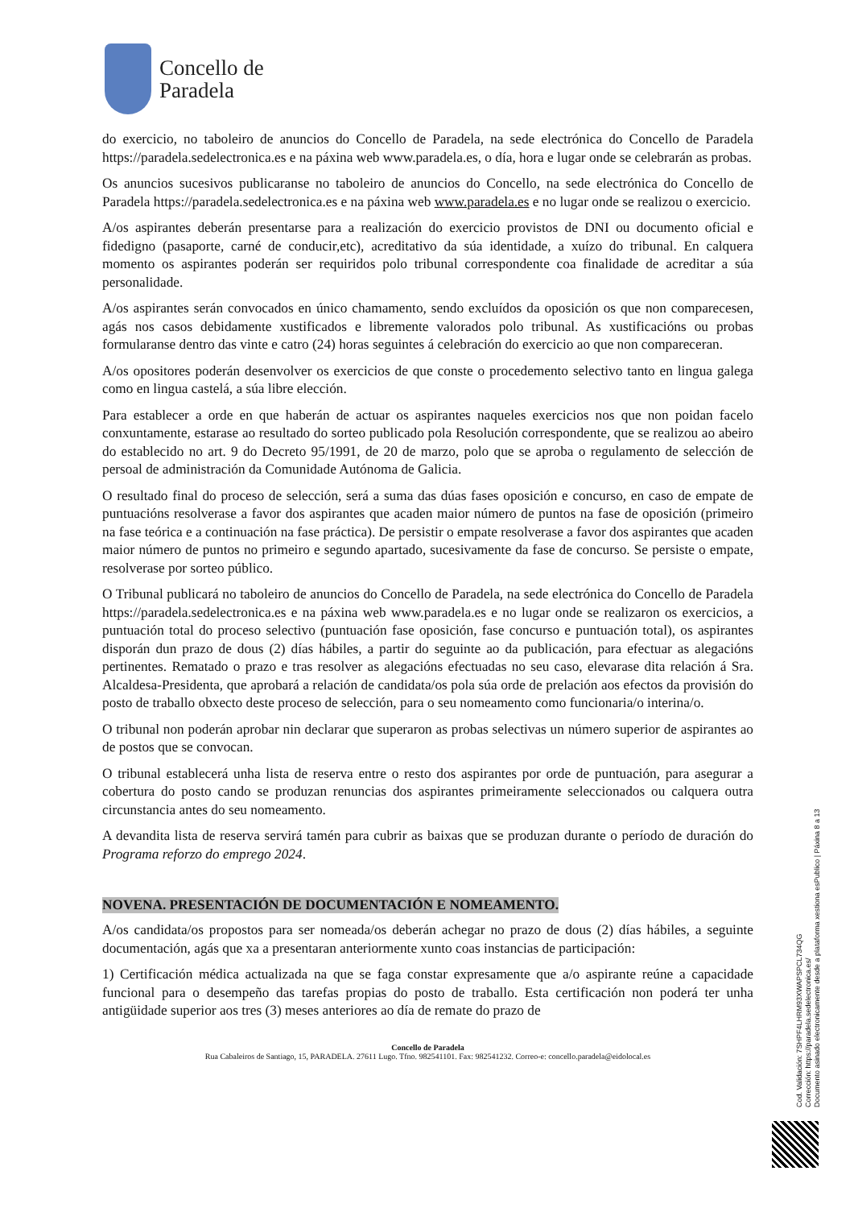Concello de
Paradela
do exercicio, no taboleiro de anuncios do Concello de Paradela, na sede electrónica do Concello de Paradela https://paradela.sedelectronica.es e na páxina web www.paradela.es, o día, hora e lugar onde se celebrarán as probas.
Os anuncios sucesivos publicaranse no taboleiro de anuncios do Concello, na sede electrónica do Concello de Paradela https://paradela.sedelectronica.es e na páxina web www.paradela.es e no lugar onde se realizou o exercicio.
A/os aspirantes deberán presentarse para a realización do exercicio provistos de DNI ou documento oficial e fidedigno (pasaporte, carné de conducir,etc), acreditativo da súa identidade, a xuízo do tribunal. En calquera momento os aspirantes poderán ser requiridos polo tribunal correspondente coa finalidade de acreditar a súa personalidade.
A/os aspirantes serán convocados en único chamamento, sendo excluídos da oposición os que non comparecesen, agás nos casos debidamente xustificados e libremente valorados polo tribunal. As xustificacións ou probas formularanse dentro das vinte e catro (24) horas seguintes á celebración do exercicio ao que non compareceran.
A/os opositores poderán desenvolver os exercicios de que conste o procedemento selectivo tanto en lingua galega como en lingua castelá, a súa libre elección.
Para establecer a orde en que haberán de actuar os aspirantes naqueles exercicios nos que non poidan facelo conxuntamente, estarase ao resultado do sorteo publicado pola Resolución correspondente, que se realizou ao abeiro do establecido no art. 9 do Decreto 95/1991, de 20 de marzo, polo que se aproba o regulamento de selección de persoal de administración da Comunidade Autónoma de Galicia.
O resultado final do proceso de selección, será a suma das dúas fases oposición e concurso, en caso de empate de puntuacións resolverase a favor dos aspirantes que acaden maior número de puntos na fase de oposición (primeiro na fase teórica e a continuación na fase práctica). De persistir o empate resolverase a favor dos aspirantes que acaden maior número de puntos no primeiro e segundo apartado, sucesivamente da fase de concurso. Se persiste o empate, resolverase por sorteo público.
O Tribunal publicará no taboleiro de anuncios do Concello de Paradela, na sede electrónica do Concello de Paradela https://paradela.sedelectronica.es e na páxina web www.paradela.es e no lugar onde se realizaron os exercicios, a puntuación total do proceso selectivo (puntuación fase oposición, fase concurso e puntuación total), os aspirantes disporán dun prazo de dous (2) días hábiles, a partir do seguinte ao da publicación, para efectuar as alegacións pertinentes. Rematado o prazo e tras resolver as alegacións efectuadas no seu caso, elevarase dita relación á Sra. Alcaldesa-Presidenta, que aprobará a relación de candidata/os pola súa orde de prelación aos efectos da provisión do posto de traballo obxecto deste proceso de selección, para o seu nomeamento como funcionaria/o interina/o.
O tribunal non poderán aprobar nin declarar que superaron as probas selectivas un número superior de aspirantes ao de postos que se convocan.
O tribunal establecerá unha lista de reserva entre o resto dos aspirantes por orde de puntuación, para asegurar a cobertura do posto cando se produzan renuncias dos aspirantes primeiramente seleccionados ou calquera outra circunstancia antes do seu nomeamento.
A devandita lista de reserva servirá tamén para cubrir as baixas que se produzan durante o período de duración do Programa reforzo do emprego 2024.
NOVENA. PRESENTACIÓN DE DOCUMENTACIÓN E NOMEAMENTO.
A/os candidata/os propostos para ser nomeada/os deberán achegar no prazo de dous (2) días hábiles, a seguinte documentación, agás que xa a presentaran anteriormente xunto coas instancias de participación:
1) Certificación médica actualizada na que se faga constar expresamente que a/o aspirante reúne a capacidade funcional para o desempeño das tarefas propias do posto de traballo. Esta certificación non poderá ter unha antigüidade superior aos tres (3) meses anteriores ao día de remate do prazo de
Concello de Paradela
Rua Cabaleiros de Santiago, 15, PARADELA. 27611 Lugo. Tfno. 982541101. Fax: 982541232. Correo-e: concello.paradela@eidolocal.es
Cod. Validación: 7SHPF4LHRM93XWAPSPCL734QG
Corrección: https://paradela.sedelectronica.es/
Documento asinado electronicamente desde a plataforma xestiona esPublico | Páxina 8 a 13